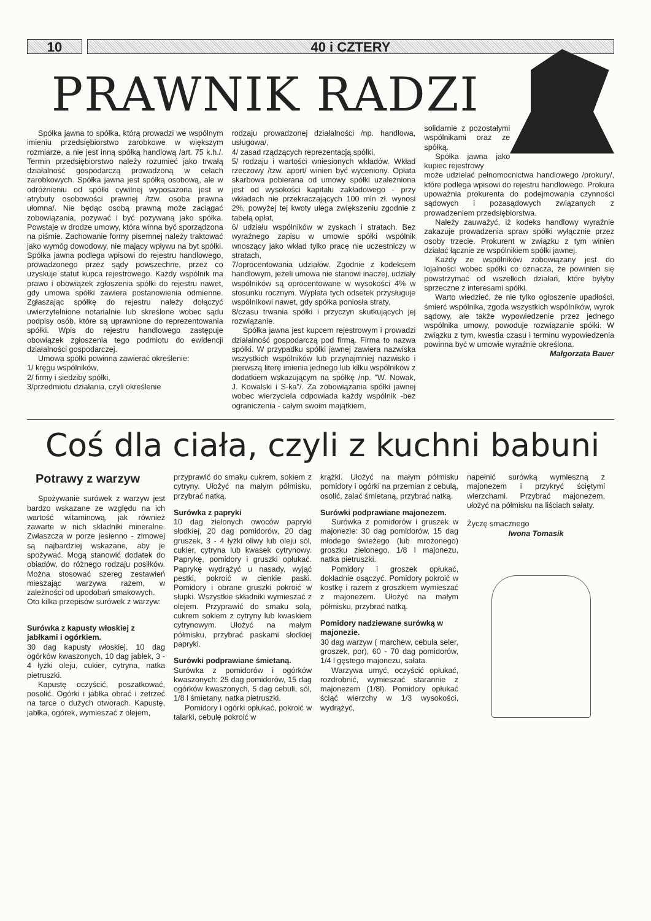10 40 i CZTERY
PRAWNIK RADZI
Spółka jawna to spółka, którą prowadzi we wspólnym imieniu przedsiębiorstwo zarobkowe w większym rozmiarze, a nie jest inną spółką handlową /art. 75 k.h./. Termin przedsiębiorstwo należy rozumieć jako trwałą działalność gospodarczą prowadzoną w celach zarobkowych. Spółka jawna jest spółką osobową, ale w odróżnieniu od spółki cywilnej wyposażona jest w atrybuty osobowości prawnej /tzw. osoba prawna ułomna/. Nie będąc osobą prawną może zaciągać zobowiązania, pozywać i być pozywaną jako spółka. Powstaje w drodze umowy, która winna być sporządzona na piśmie. Zachowanie formy pisemnej należy traktować jako wymóg dowodowy, nie mający wpływu na byt spółki. Spółka jawna podlega wpisowi do rejestru handlowego, prowadzonego przez sądy powszechne, przez co uzyskuje statut kupca rejestrowego. Każdy wspólnik ma prawo i obowiązek zgłoszenia spółki do rejestru nawet, gdy umowa spółki zawiera postanowienia odmienne. Zgłaszając spółkę do rejestru należy dołączyć uwierzytelnione notarialnie lub skreślone wobec sądu podpisy osób, które są uprawnione do reprezentowania spółki. Wpis do rejestru handlowego zastępuje obowiązek zgłoszenia tego podmiotu do ewidencji działalności gospodarczej.
Umowa spółki powinna zawierać określenie:
1/ kręgu wspólników,
2/ firmy i siedziby spółki,
3/przedmiotu działania, czyli określenie
rodzaju prowadzonej działalności /np. handlowa, usługowa/,
4/ zasad rządzących reprezentacją spółki,
5/ rodzaju i wartości wniesionych wkładów. Wkład rzeczowy /tzw. aport/ winien być wyceniony. Opłata skarbowa pobierana od umowy spółki uzależniona jest od wysokości kapitału zakładowego - przy wkładach nie przekraczających 100 mln zł. wynosi 2%, powyżej tej kwoty ulega zwiększeniu zgodnie z tabelą opłat,
6/ udziału wspólników w zyskach i stratach. Bez wyraźnego zapisu w umowie spółki wspólnik wnoszący jako wkład tylko pracę nie uczestniczy w stratach,
7/oprocentowania udziałów. Zgodnie z kodeksem handlowym, jeżeli umowa nie stanowi inaczej, udziały wspólników są oprocentowane w wysokości 4% w stosunku rocznym. Wypłata tych odsetek przysługuje wspólnikowi nawet, gdy spółka poniosła straty,
8/czasu trwania spółki i przyczyn skutkujących jej rozwiązanie.
Spółka jawna jest kupcem rejestrowym i prowadzi działalność gospodarczą pod firmą. Firma to nazwa spółki. W przypadku spółki jawnej zawiera nazwiska wszystkich wspólników lub przynajmniej nazwisko i pierwszą literę imienia jednego lub kilku wspólników z dodatkiem wskazującym na spółkę /np. "W. Nowak, J. Kowalski i S-ka"/. Za zobowiązania spółki jawnej wobec wierzyciela odpowiada każdy wspólnik -bez ograniczenia - całym swoim majątkiem,
solidarnie z pozostałymi wspólnikami oraz ze spółką.
Spółka jawna jako kupiec rejestrowy
może udzielać pełnomocnictwa handlowego /prokury/, które podlega wpisowi do rejestru handlowego. Prokura upoważnia prokurenta do podejmowania czynności sądowych i pozasądowych związanych z prowadzeniem przedsiębiorstwa.
Należy zauważyć, iż kodeks handlowy wyraźnie zakazuje prowadzenia spraw spółki wyłącznie przez osoby trzecie. Prokurent w związku z tym winien działać łącznie ze wspólnikiem spółki jawnej.
Każdy ze wspólników zobowiązany jest do lojalności wobec spółki co oznacza, że powinien się powstrzymać od wszelkich działań, które byłyby sprzeczne z interesami spółki.
Warto wiedzieć, że nie tylko ogłoszenie upadłości, śmierć wspólnika, zgoda wszystkich wspólników, wyrok sądowy, ale także wypowiedzenie przez jednego wspólnika umowy, powoduje rozwiązanie spółki. W związku z tym, kwestia czasu i terminu wypowiedzenia powinna być w umowie wyraźnie określona.
Małgorzata Bauer
Coś dla ciała, czyli z kuchni babuni
Potrawy z warzyw
Spożywanie surówek z warzyw jest bardzo wskazane ze względu na ich wartość witaminową, jak również zawarte w nich składniki mineralne. Zwłaszcza w porze jesienno - zimowej są najbardziej wskazane, aby je spożywać. Mogą stanowić dodatek do obiadów, do różnego rodzaju posiłków. Można stosować szereg zestawień mieszając warzywa razem, w zależności od upodobań smakowych.
Oto kilka przepisów surówek z warzyw:
Surówka z kapusty włoskiej z jabłkami i ogórkiem.
30 dag kapusty włoskiej, 10 dag ogórków kwaszonych, 10 dag jabłek, 3 - 4 łyżki oleju, cukier, cytryna, natka pietruszki.
Kapustę oczyścić, poszatkować, posolić. Ogórki i jabłka obrać i zetrzeć na tarce o dużych otworach. Kapustę, jabłka, ogórek, wymieszać z olejem,
przyprawić do smaku cukrem, sokiem z cytryny. Ułożyć na małym półmisku, przybrać natką.
Surówka z papryki
10 dag zielonych owoców papryki słodkiej, 20 dag pomidorów, 20 dag gruszek, 3 - 4 łyżki oliwy lub oleju sól, cukier, cytryna lub kwasek cytrynowy. Paprykę, pomidory i gruszki opłukać. Paprykę wydrążyć u nasady, wyjąć pestki, pokroić w cienkie paski. Pomidory i obrane gruszki pokroić w słupki. Wszystkie składniki wymieszać z olejem. Przyprawić do smaku solą, cukrem sokiem z cytryny lub kwaskiem cytrynowym. Ułożyć na małym półmisku, przybrać paskami słodkiej papryki.
Surówki podprawiane śmietaną.
Surówka z pomidorów i ogórków kwaszonych: 25 dag pomidorów, 15 dag ogórków kwaszonych, 5 dag cebuli, sól, 1/8 l śmietany, natka pietruszki.
Pomidory i ogórki opłukać, pokroić w talarki, cebulę pokroić w
krążki. Ułożyć na małym półmisku pomidory i ogórki na przemian z cebulą, osolić, zalać śmietaną, przybrać natką.
Surówki podprawiane majonezem.
Surówka z pomidorów i gruszek w majonezie: 30 dag pomidorów, 15 dag młodego świeżego (lub mrożonego) groszku zielonego, 1/8 l majonezu, natka pietruszki.
Pomidory i groszek opłukać, dokładnie osączyć. Pomidory pokroić w kostkę i razem z groszkiem wymieszać z majonezem. Ułożyć na małym półmisku, przybrać natką.
Pomidory nadziewane surówką w majonezie.
30 dag warzyw ( marchew, cebula seler, groszek, por), 60 - 70 dag pomidorów, 1/4 l gęstego majonezu, sałata.
Warzywa umyć, oczyścić opłukać, rozdrobnić, wymieszać starannie z majonezem (1/8l). Pomidory opłukać ściąć wierzchy w 1/3 wysokości, wydrążyć,
napełnić surówką wymieszną z majonezem i przykryć ściętymi wierzchami. Przybrać majonezem, ułożyć na półmisku na liściach sałaty.
Życzę smacznego
Iwona Tomasik